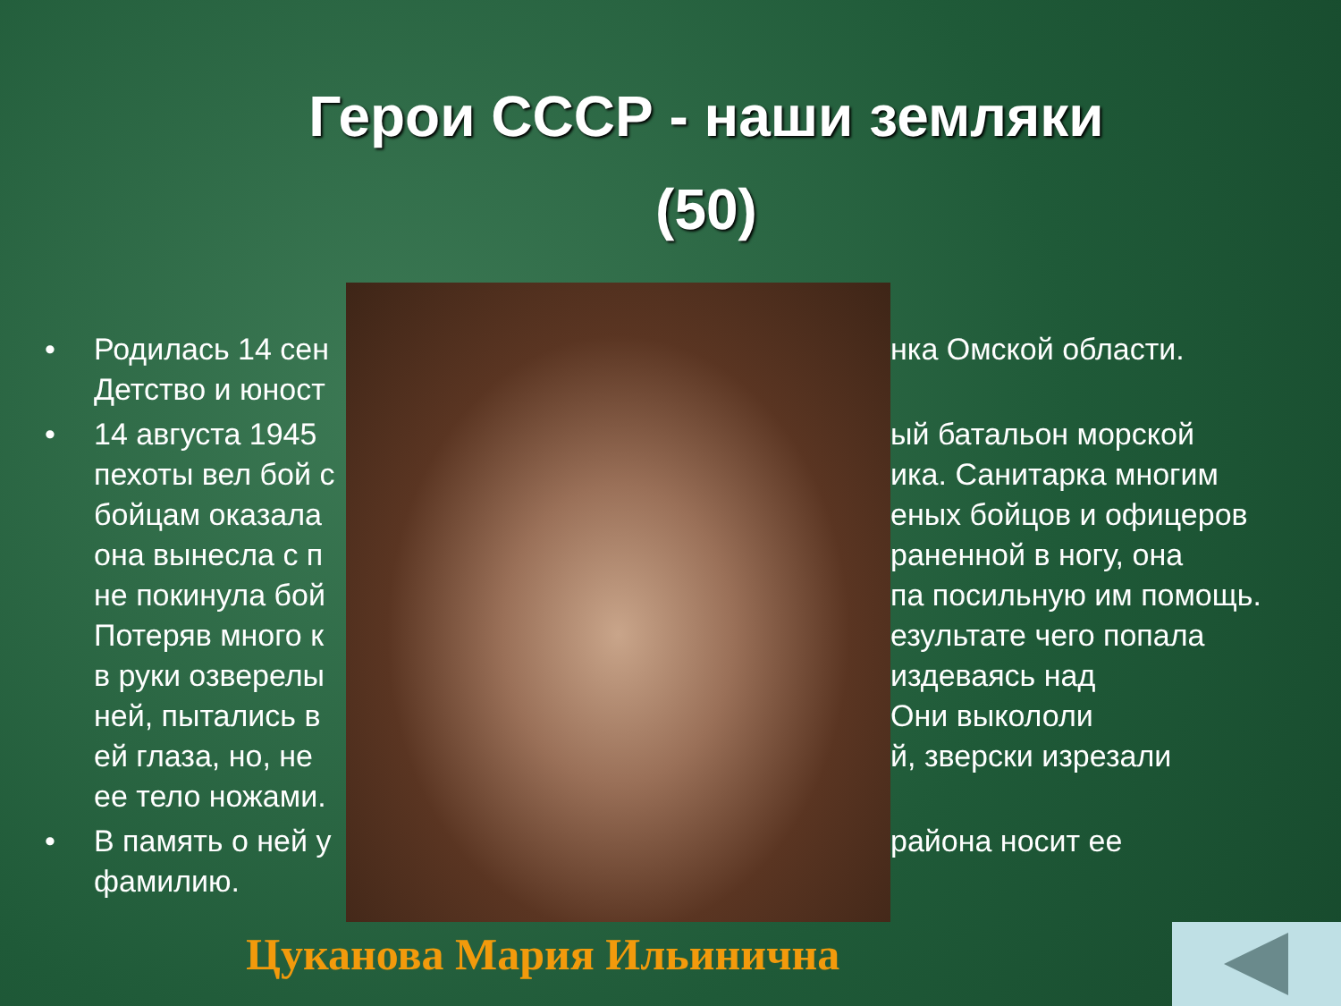Герои СССР - наши земляки
(50)
• Родилась 14 сен нка Омской области.
Детство и юност
• 14 августа 1945 ый батальон морской
пехоты вел бой с ика. Санитарка многим
бойцам оказала еных бойцов и офицеров
она вынесла с п раненной в ногу, она
не покинула бой па посильную им помощь.
Потеряв много к езультате чего попала
в руки озверелы издеваясь над
ней, пытались в Они выкололи
ей глаза, но, не й, зверски изрезали
ее тело ножами.
• В память о ней у района носит ее
фамилию.
Цуканова Мария Ильинична